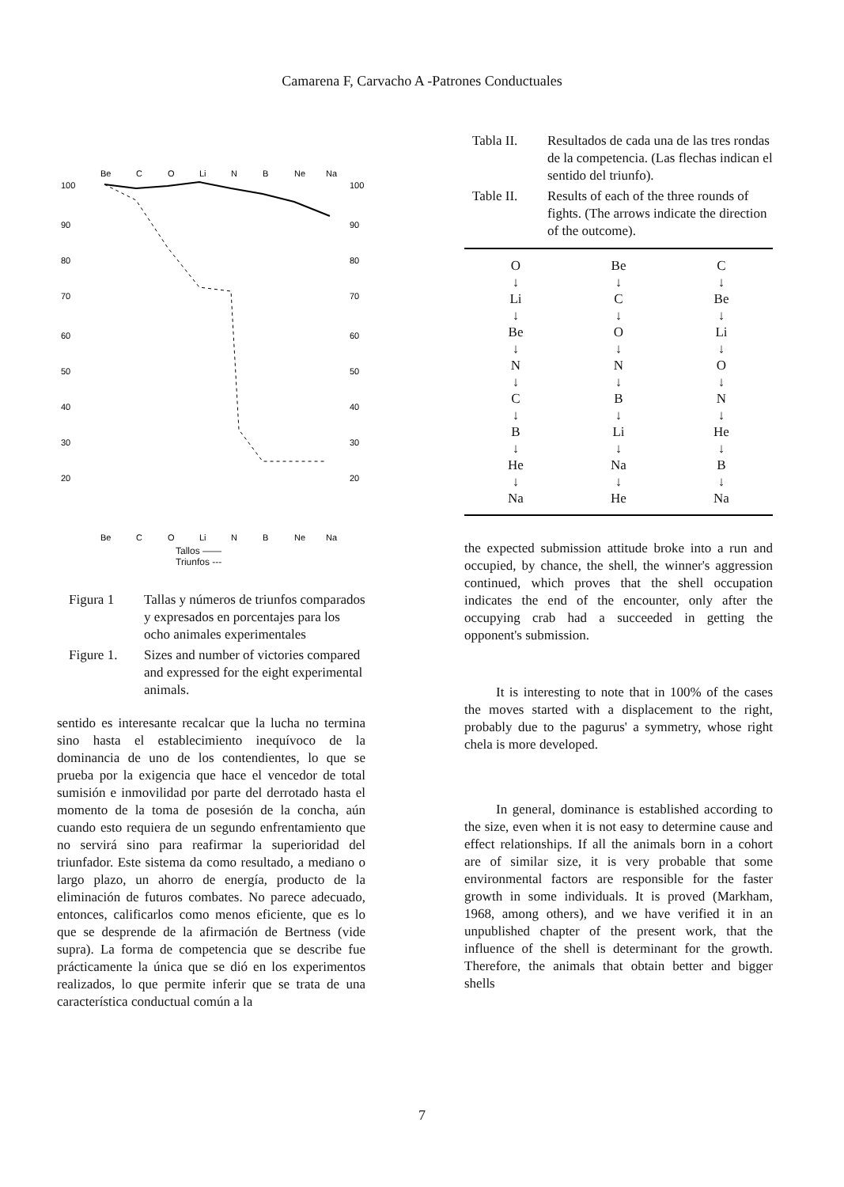Camarena F, Carvacho A -Patrones Conductuales
100
90
80
70
60
50
40
30
20
100
90
80
70
60
50
40
30
20
Be
C
O
Li
N
B
Ne
Na
Be
C
O
Li
N
B
Ne
Na
Tallos ——
Triunfos ---
Figura 1 Tallas y números de triunfos comparados y expresados en porcentajes para los ocho animales experimentales
Figure 1. Sizes and number of victories compared and expressed for the eight experimental animals.
sentido es interesante recalcar que la lucha no termina sino hasta el establecimiento inequívoco de la dominancia de uno de los contendientes, lo que se prueba por la exigencia que hace el vencedor de total sumisión e inmovilidad por parte del derrotado hasta el momento de la toma de posesión de la concha, aún cuando esto requiera de un segundo enfrentamiento que no servirá sino para reafirmar la superioridad del triunfador. Este sistema da como resultado, a mediano o largo plazo, un ahorro de energía, producto de la eliminación de futuros combates. No parece adecuado, entonces, calificarlos como menos eficiente, que es lo que se desprende de la afirmación de Bertness (vide supra). La forma de competencia que se describe fue prácticamente la única que se dió en los experimentos realizados, lo que permite inferir que se trata de una característica conductual común a la
Tabla II. Resultados de cada una de las tres rondas de la competencia. (Las flechas indican el sentido del triunfo).
Table II. Results of each of the three rounds of fights. (The arrows indicate the direction of the outcome).
O
↓
Li
↓
Be
↓
N
↓
C
↓
B
↓
He
↓
Na
Be
↓
C
↓
O
↓
N
↓
B
↓
Li
↓
Na
↓
He
C
↓
Be
↓
Li
↓
O
↓
N
↓
He
↓
B
↓
Na
the expected submission attitude broke into a run and occupied, by chance, the shell, the winner's aggression continued, which proves that the shell occupation indicates the end of the encounter, only after the occupying crab had a succeeded in getting the opponent's submission.
It is interesting to note that in 100% of the cases the moves started with a displacement to the right, probably due to the pagurus' a symmetry, whose right chela is more developed.
In general, dominance is established according to the size, even when it is not easy to determine cause and effect relationships. If all the animals born in a cohort are of similar size, it is very probable that some environmental factors are responsible for the faster growth in some individuals. It is proved (Markham, 1968, among others), and we have verified it in an unpublished chapter of the present work, that the influence of the shell is determinant for the growth. Therefore, the animals that obtain better and bigger shells
7